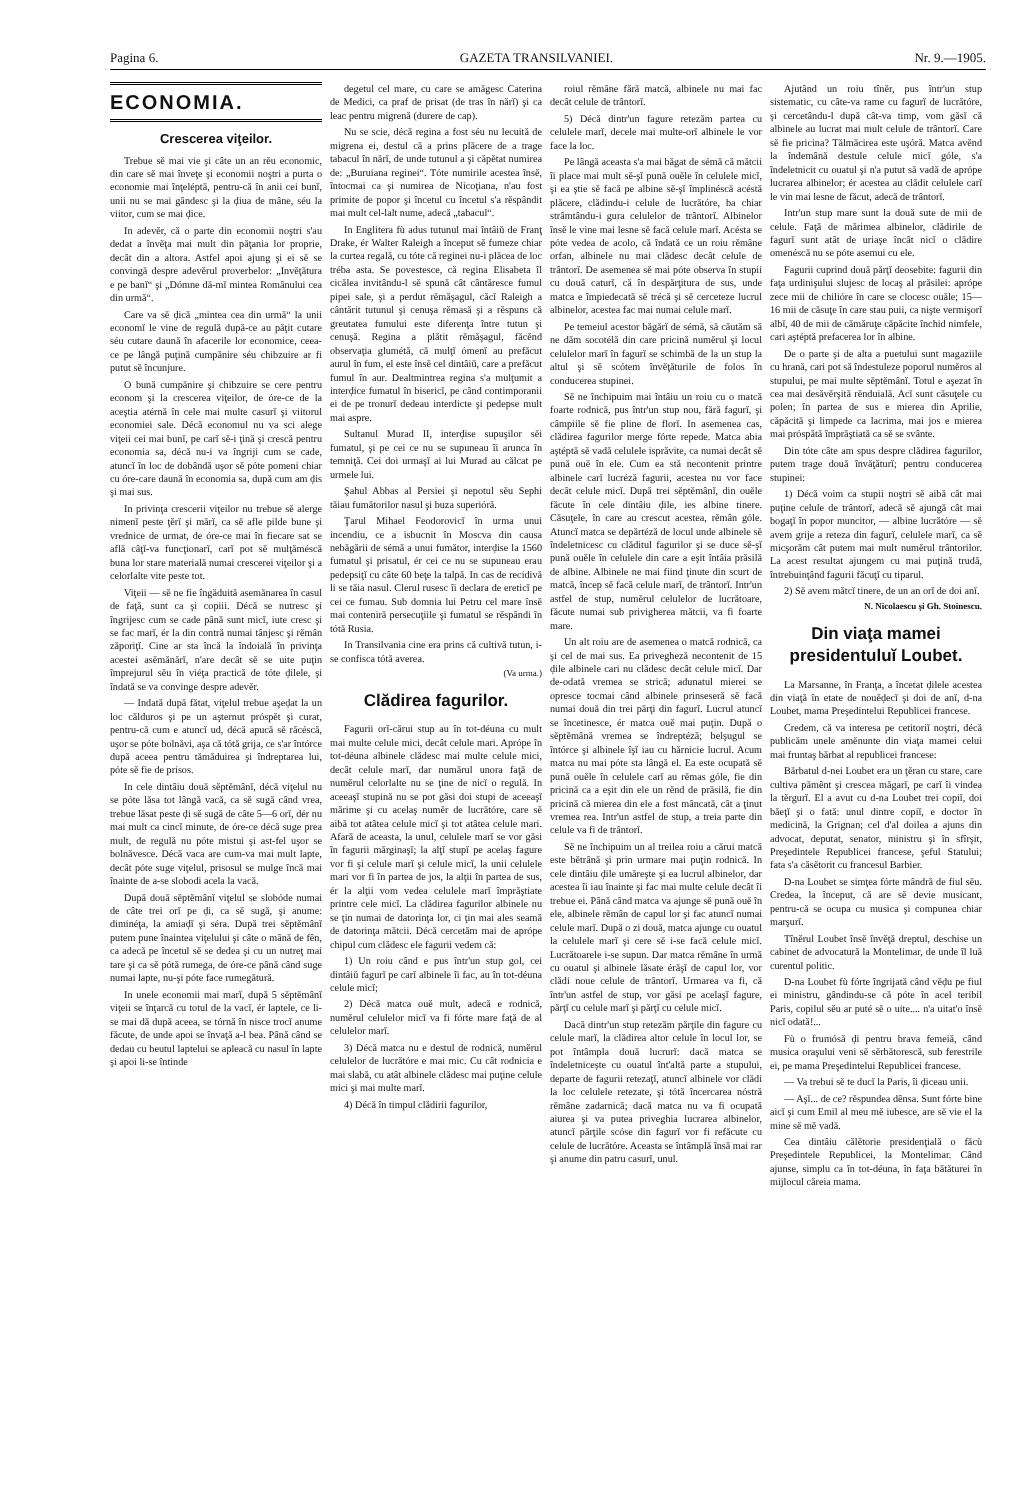Pagina 6. GAZETA TRANSILVANIEI. Nr. 9.—1905.
ECONOMIA.
Crescerea viţeilor.
Trebue sĕ mai vie şi câte un an rĕu economic, din care sĕ mai înveţe şi economii noştri a purta o economie mai înţeléptă, pentru-că în anii cei bunĭ, unii nu se mai gândesc şi la ḑiua de mâne, séu la viitor, cum se mai ḑice.
In adevĕr, că o parte din economii noştri s'au dedat a învĕţa mai mult din păţania lor proprie, decât din a altora. Astfel apoi ajung şi ei sĕ se convingă despre adevĕrul proverbelor: „Invĕţătura e pe banĭ“ şi „Dómne dă-mĭ mintea Românului cea din urmă“.
Care va sĕ ḑică „mintea cea din urmă“ la unii economĭ le vine de regulă după-ce au păţit cutare séu cutare daună în afacerile lor economice, ceea-ce pe lângă puţină cumpănire séu chibzuire ar fi putut sĕ încunjure.
O bună cumpănire şi chibzuire se cere pentru econom şi la crescerea viţeilor, de óre-ce de la aceştia atérnă în cele mai multe casurĭ şi viitorul economiei sale. Décă economul nu va sci alege viţeii cei mai bunĭ, pe carĭ sĕ-i ţină şi crescă pentru economia sa, décă nu-i va îngriji cum se cade, atuncĭ în loc de dobândă uşor sĕ póte pomeni chiar cu óre-care daună în economia sa, după cum am ḑis şi mai sus.
In privinţa crescerii viţeilor nu trebue sĕ alerge nimenĭ peste ţĕrĭ şi mărĭ, ca sĕ afle pilde bune şi vrednice de urmat, de óre-ce mai în fiecare sat se află câţĭ-va funcţionarĭ, carĭ pot sĕ mulţăméscă buna lor stare materială numai crescerei viţeilor şi a celorlalte vite peste tot.
Viţeii — sĕ ne fie îngăduită asemănarea în casul de faţă, sunt ca şi copiii. Décă se nutresc şi îngrijesc cum se cade până sunt micĭ, iute cresc şi se fac marĭ, ér la din contră numai tânjesc şi rĕmân zăporiţĭ. Cine ar sta încă la îndoială în privinţa acestei asĕmănărĭ, n'are decât sĕ se uite puţin împrejurul sĕu în viéţa practică de tóte ḑilele, şi îndată se va convinge despre adevĕr.
— Indată după fătat, viţelul trebue aşeḑat la un loc călduros şi pe un aşternut próspĕt şi curat, pentru-că cum e atuncĭ ud, décă apucă sĕ răcéscă, uşor se póte bolnăvi, aşa că tótă grija, ce s'ar întórce după aceea pentru tămăduirea şi îndreptarea lui, póte sĕ fie de prisos.
In cele dintâiu două sĕptĕmânĭ, décă viţelul nu se póte lăsa tot lângă vacă, ca sĕ sugă când vrea, trebue lăsat peste ḑi sĕ sugă de câte 5—6 orĭ, dér nu mai mult ca cincĭ minute, de óre-ce décă suge prea mult, de regulă nu póte mistui şi ast-fel uşor se bolnăvesce. Décă vaca are cum-va mai mult lapte, decât póte suge viţelul, prisosul se mulge încă mai înainte de a-se slobodi acela la vacă.
După două sĕptĕmânĭ viţelul se slobóde numai de câte trei orĭ pe ḑi, ca sĕ sugă, şi anume: diminéţa, la amiaḑĭ şi séra. După trei sĕptĕmânĭ putem pune înaintea viţelului şi câte o mână de fên, ca adecă pe încetul sĕ se dedea şi cu un nutreţ mai tare şi ca sĕ pótă rumega, de óre-ce până când suge numai lapte, nu-şi póte face rumegătură.
In unele economii mai marĭ, după 5 sĕptĕmânĭ viţeii se înţarcă cu totul de la vacĭ, ér laptele, ce li-se mai dă după aceea, se tórnă în nisce trocĭ anume făcute, de unde apoi se învaţă a-l bea. Până când se dedau cu beutul laptelui se apleacă cu nasul în lapte şi apoi li-se întinde
degetul cel mare, cu care se amăgesc Caterina de Medici, ca praf de prisat (de tras în nărĭ) şi ca leac pentru migrenă (durere de cap).
Nu se scie, décă regina a fost séu nu lecuită de migrena ei, destul că a prins plăcere de a trage tabacul în nărĭ, de unde tutunul a şi căpĕtat numirea de: „Buruiana reginei“. Tóte numirile acestea însĕ, întocmai ca şi numirea de Nicoţiana, n'au fost primite de popor şi încetul cu încetul s'a rĕspândit mai mult cel-lalt nume, adecă „tabacul“.
In Englitera fù adus tutunul mai întâiŭ de Franţ Drake, ér Walter Raleigh a început sĕ fumeze chiar la curtea regală, cu tóte că reginei nu-i plăcea de loc tréba asta. Se povestesce, că regina Elisabeta îl cicălea invitându-l sĕ spună cât cântăresce fumul pipei sale, şi a perdut rĕmăşagul, căcĭ Raleigh a cântărit tutunul şi cenuşa rĕmasă şi a rĕspuns că greutatea fumului este diferenţa între tutun şi cenuşă. Regina a plătit rĕmăşagul, făcĕnd observaţia glumétă, că mulţĭ ómenĭ au prefăcut aurul în fum, el este însĕ cel dintâiŭ, care a prefăcut fumul în aur. Dealtmintrea regina s'a mulţumit a interḑice fumatul în bisericĭ, pe când contimporanii ei de pe tronurĭ dedeau interdicte şi pedepse mult mai aspre.
Sultanul Murad II, interḑise supuşilor sĕi fumatul, şi pe cei ce nu se supuneau îi arunca în temniţă. Cei doi urmaşĭ ai lui Murad au călcat pe urmele lui.
Şahul Abbas al Persiei şi nepotul sĕu Sephi tăiau fumătorilor nasul şi buza superióră.
Ţarul Mihael Feodorovicĭ în urma unui incendiu, ce a isbucnit în Moscva din causa nebăgării de sémă a unui fumător, interḑise la 1560 fumatul şi prisatul, ér cei ce nu se supuneau erau pedepsiţĭ cu câte 60 beţe la talpă. In cas de recidivă li se tăia nasul. Clerul rusesc îi declara de ereticĭ pe cei ce fumau. Sub domnia lui Petru cel mare însĕ mai conteniră persecuţiile şi fumatul se rĕspândi în tótă Rusia.
In Transilvania cine era prins că cultivă tutun, i-se confisca tótă averea.
(Va urma.)
Clădirea fagurilor.
Fagurii orĭ-cărui stup au în tot-déuna cu mult mai multe celule mici, decât celule mari. Aprópe în tot-déuna albinele clădesc mai multe celule mici, decât celule marĭ, dar numărul unora faţă de numĕrul celorlalte nu se ţine de nicĭ o regulă. In aceeaşĭ stupină nu se pot găsi doi stupi de aceeaşĭ mărime şi cu acelaş numĕr de lucrătóre, care sĕ aibă tot atâtea celule micĭ şi tot atâtea celule mari. Afară de aceasta, la unul, celulele marĭ se vor găsi în fagurii mărginaşĭ; la alţĭ stupĭ pe acelaş fagure vor fi şi celule marĭ şi celule micĭ, la unii celulele mari vor fi în partea de jos, la alţii în partea de sus, ér la alţii vom vedea celulele marĭ împrăştiate printre cele micĭ. La clădirea fagurilor albinele nu se ţin numai de datorinţa lor, ci ţin mai ales seamă de datorinţa mătcii. Décă cercetăm mai de aprópe chipul cum clădesc ele fagurii vedem că:
1) Un roiu când e pus într'un stup gol, cei dintâiŭ fagurĭ pe carĭ albinele îi fac, au în tot-déuna celule micĭ;
2) Décă matca ouĕ mult, adecă e rodnică, numĕrul celulelor micĭ va fi fórte mare faţă de al celulelor marĭ.
3) Décă matca nu e destul de rodnică, numĕrul celulelor de lucrătóre e mai mic. Cu cât rodnicia e mai slabă, cu atât albinele clădesc mai puţine celule mici şi mai multe marĭ.
4) Décă în timpul clădirii fagurilor,
roiul rĕmâne fără matcă, albinele nu mai fac decât celule de trântorĭ.
5) Décă dintr'un fagure retezăm partea cu celulele marĭ, decele mai multe-orĭ albinele le vor face la loc.
Pe lângă aceasta s'a mai băgat de sémă că mătcii îi place mai mult sĕ-şĭ pună ouĕle în celulele micĭ, şi ea ştie sĕ facă pe albine sĕ-şĭ împlinéscă acéstă plăcere, clădindu-i celule de lucrătóre, ba chiar strâmtându-i gura celulelor de trântorĭ. Albinelor însĕ le vine mai lesne sĕ facă celule marĭ. Acésta se póte vedea de acolo, că îndată ce un roiu rĕmâne orfan, albinele nu mai clădesc decât celule de trântorĭ. De asemenea sĕ mai póte observa în stupii cu două caturĭ, că în despărţitura de sus, unde matca e împiedecată sĕ trécă şi sĕ cerceteze lucrul albinelor, acestea fac mai numai celule marĭ.
Pe temeiul acestor băgărĭ de sémă, să căutăm să ne dăm socotélă din care pricină numĕrul şi locul celulelor marĭ în fagurĭ se schimbă de la un stup la altul şi sĕ scótem învĕţăturile de folos în conducerea stupinei.
Sĕ ne închipuim mai întâiu un roiu cu o matcă foarte rodnică, pus într'un stup nou, fără fagurĭ, şi câmpiile sĕ fie pline de florĭ. In asemenea cas, clădirea fagurilor merge fórte repede. Matca abia aştéptă sĕ vadă celulele isprăvite, ca numai decât sĕ pună ouĕ în ele. Cum ea stă necontenit printre albinele carĭ lucréză fagurii, acestea nu vor face decât celule micĭ. După trei sĕptĕmânĭ, din ouĕle făcute în cele dintâiu ḑile, ies albine tinere. Căsuţele, în care au crescut acestea, rĕmân góle. Atuncĭ matca se depărtéză de locul unde albinele sĕ îndeletnicesc cu clăditul fagurilor şi se duce sĕ-şĭ pună ouĕle în celulele din care a eşit întâia prăsilă de albine. Albinele ne mai fiind ţinute din scurt de matcă, încep sĕ facă celule marĭ, de trântorĭ. Intr'un astfel de stup, numĕrul celulelor de lucrătoare, făcute numai sub privigherea mătcii, va fi foarte mare.
Un alt roiu are de asemenea o matcă rodnică, ca şi cel de mai sus. Ea privegheză necontenit de 15 ḑile albinele cari nu clădesc decât celule micĭ. Dar de-odată vremea se strică; adunatul mierei se opresce tocmai când albinele prinseseră sĕ facă numai două din trei părţi din fagurĭ. Lucrul atuncĭ se încetinesce, ér matca ouĕ mai puţin. După o sĕptĕmână vremea se îndreptéză; belşugul se întórce şi albinele îşĭ iau cu hărnicie lucrul. Acum matca nu mai póte sta lângă el. Ea este ocupată sĕ pună ouĕle în celulele carĭ au rĕmas góle, fie din pricină ca a eşit din ele un rĕnd de prăsilă, fie din pricină că mierea din ele a fost mâncată, cât a ţinut vremea rea. Intr'un astfel de stup, a treia parte din celule va fi de trântorĭ.
Sĕ ne închipuim un al treilea roiu a cărui matcă este bĕtrână şi prin urmare mai puţin rodnică. In cele dintâiu ḑile umăreşte şi ea lucrul albinelor, dar acestea îi iau înainte şi fac mai multe celule decât îi trebue ei. Până când matca va ajunge sĕ pună ouĕ în ele, albinele rĕmân de capul lor şi fac atuncĭ numai celule marĭ. După o zi două, matca ajunge cu ouatul la celulele marĭ şi cere sĕ i-se facă celule micĭ. Lucrătoarele i-se supun. Dar matca rĕmâne în urmă cu ouatul şi albinele lăsate érăşĭ de capul lor, vor clădi noue celule de trântorĭ. Urmarea va fi, că într'un astfel de stup, vor găsi pe acelaşĭ fagure, părţĭ cu celule marĭ şi părţĭ cu celule micĭ.
Dacă dintr'un stup retezăm părţile din fagure cu celule marĭ, la clădirea altor celule în locul lor, se pot întâmpla două lucrurĭ: dacă matca se îndeletnicește cu ouatul înt'altă parte a stupului, departe de fagurii retezaţĭ, atuncĭ albinele vor clădi la loc celulele retezate, şi tótă încercarea nóstră rĕmâne zadarnică; dacă matca nu va fi ocupată aiurea şi va putea priveghia lucrarea albinelor, atuncĭ părţile scóse din fagurĭ vor fi refăcute cu celule de lucrătóre. Aceasta se întâmplă însă mai rar şi anume din patru casurĭ, unul.
Ajutând un roiu tînĕr, pus într'un stup sistematic, cu câte-va rame cu fagurĭ de lucrătóre, şi cercetându-l după cât-va timp, vom găsĭ că albinele au lucrat mai mult celule de trântorĭ. Care sĕ fie pricina? Tălmăcirea este uşóră. Matca avĕnd la îndemână destule celule micĭ góle, s'a îndeletnicit cu ouatul şi n'a putut să vadă de aprópe lucrarea albinelor; ér acestea au clădit celulele carĭ le vin mai lesne de făcut, adecă de trântorĭ.
Intr'un stup mare sunt la două sute de mii de celule. Faţă de mărimea albinelor, clădirile de fagurĭ sunt atât de uriaşe încât nicĭ o clădire omenéscă nu se póte asemui cu ele.
Fagurii cuprind două părţĭ deosebite: fagurii din faţa urdinişului slujesc de locaş al prăsilei: aprópe zece mii de chilióre în care se clocesc ouăle; 15—16 mii de căsuţe în care stau puii, ca nişte vermişorĭ albĭ, 40 de mii de cămăruţe căpăcite închid nimfele, cari aştéptă prefacerea lor în albine.
De o parte şi de alta a puetului sunt magaziile cu hrană, cari pot să îndestuleze poporul numĕros al stupului, pe mai multe sĕptĕmânĭ. Totul e aşezat în cea mai desăvĕrşită rĕnduială. Acĭ sunt căsuţele cu polen; în partea de sus e mierea din Aprilie, căpăcită şi limpede ca lacrima, mai jos e mierea mai próspătă împrăştiată ca sĕ se svânte.
Din tóte câte am spus despre clădirea fagurilor, putem trage două învăţăturĭ; pentru conducerea stupinei:
1) Décă voim ca stupii noştri sĕ aibă cât mai puţine celule de trântorĭ, adecă sĕ ajungă cât mai bogaţĭ în popor muncitor, — albine lucrătóre — sĕ avem grije a reteza din fagurĭ, celulele marĭ, ca sĕ micşorăm cât putem mai mult numĕrul trântorilor. La acest resultat ajungem cu mai puţină trudă, întrebuinţând fagurii făcuţĭ cu tiparul.
2) Sĕ avem mătcĭ tinere, de un an orĭ de doi anĭ.
N. Nicolaescu şi Gh. Stoinescu.
Din viaţa mamei presidentuluĭ Loubet.
La Marsanne, în Franţa, a încetat ḑilele acestea din viaţă în etate de nouĕḑecĭ şi doi de anĭ, d-na Loubet, mama Preşedintelui Republicei francese.
Credem, că va interesa pe cetitoriĭ noştri, décă publicăm unele amĕnunte din viaţa mamei celui mai fruntaş bărbat al republicei francese:
Bărbatul d-nei Loubet era un ţĕran cu stare, care cultiva pămênt şi crescea măgarĭ, pe carĭ îi vindea la tĕrgurĭ. El a avut cu d-na Loubet trei copiĭ, doi băeţĭ şi o fată: unul dintre copiĭ, e doctor în medicină, la Grignan; cel d'al doilea a ajuns din advocat, deputat, senator, ministru şi în sfîrşit, Preşedintele Republicei francese, şeful Statului; fata s'a căsĕtorit cu francesul Barbier.
D-na Loubet se simţea fórte mândră de fiul sĕu. Credea, la început, că are sĕ devie musicant, pentru-că se ocupa cu musica şi compunea chiar marşurĭ.
Tînĕrul Loubet însĕ învĕţă dreptul, deschise un cabinet de advocatură la Montelimar, de unde îl luă curentul politic.
D-na Loubet fù fórte îngrijată când vĕḑu pe fiul ei ministru, gândindu-se că póte în acel teribil Paris, copilul sĕu ar puté sĕ o uite.... n'a uitat'o însĕ nicĭ odată!...
Fù o frumósă ḑi pentru brava femeiă, când musica oraşului veni sĕ sĕrbătorescă, sub ferestrile ei, pe mama Preşedintelui Republicei francese.
— Va trebui sĕ te ducĭ la Paris, îi ḑiceau unii.
— Aşĭ... de ce? rĕspundea dênsa. Sunt fórte bine aicĭ şi cum Emil al meu mĕ iubesce, are sĕ vie el la mine sĕ mĕ vadă.
Cea dintâiu călĕtorie presidenţială o făcù Preşedintele Republicei, la Montelimar. Când ajunse, simplu ca în tot-déuna, în faţa bătăturei în mijlocul căreia mama.